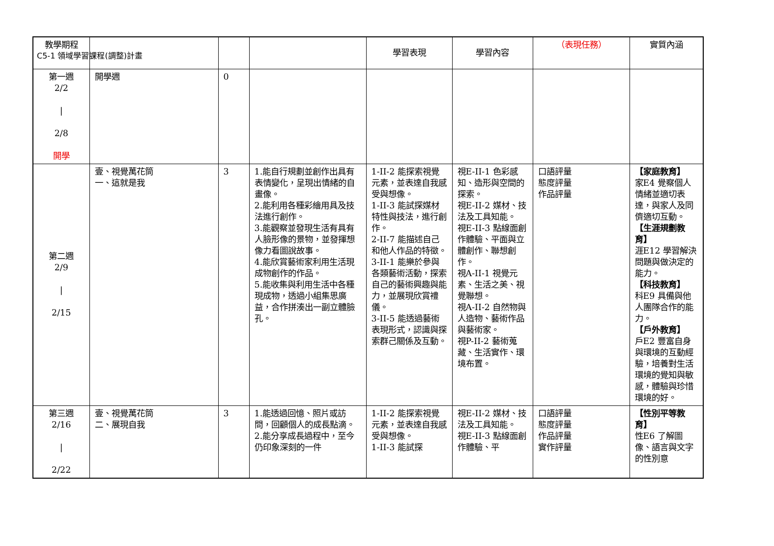C5-1 領域學習課程(調整)計畫
| 教學期程 | | | | 學習表現 | 學習內容 | （表現任務） | 實質內涵 |
| --- | --- | --- | --- | --- | --- | --- | --- |
| 第一週 2/2 / 2/8 開學 | 開學週 | 0 | | | | | |
| 第二週 2/9 / 2/15 | 壹、視覺萬花筒 一、這就是我 | 3 | 1.能自行規劃並創作出具有表情變化，呈現出情緒的自畫像。 2.能利用各種彩繪用具及技法進行創作。 3.能觀察並發現生活有具有人臉形像的景物，並發揮想像力看圖說故事。 4.能欣賞藝術家利用生活現成物創作的作品。 5.能收集與利用生活中各種現成物，透過小組集思廣益，合作拼湊出一副立體臉孔。 | 1-II-2 能探索視覺元素，並表達自我感受與想像。 1-II-3 能試探媒材特性與技法，進行創作。 2-II-7 能描述自己和他人作品的特徵。 3-II-1 能樂於參與各類藝術活動，探索自己的藝術興趣與能力，並展現欣賞禮儀。 3-II-5 能透過藝術表現形式，認識與探索群己關係及互動。 | 視E-II-1 色彩感知、造形與空間的探索。 視E-II-2 媒材、技法及工具知能。 視E-II-3 點線面創作體驗、平面與立體創作、聯想創作。 視A-II-1 視覺元素、生活之美、視覺聯想。 視A-II-2 自然物與人造物、藝術作品與藝術家。 視P-II-2 藝術蒐藏、生活實作、環境布置。 | 口語評量 態度評量 作品評量 | 【家庭教育】 家E4 覺察個人情緒並適切表達，與家人及同儕適切互動。 【生涯規劃教育】 涯E12 學習解決問題與做決定的能力。 【科技教育】 科E9 具備與他人團隊合作的能力。 【戶外教育】 戶E2 豐富自身與環境的互動經驗，培養對生活環境的覺知與敏感，體驗與珍惜環境的好。 |
| 第三週 2/16 / 2/22 | 壹、視覺萬花筒 二、展現自我 | 3 | 1.能透過回憶、照片或訪問，回顧個人的成長點滴。 2.能分享成長過程中，至今仍印象深刻的一件 | 1-II-2 能探索視覺元素，並表達自我感受與想像。 1-II-3 能試探 | 視E-II-2 媒材、技法及工具知能。 視E-II-3 點線面創作體驗、平 | 口語評量 態度評量 作品評量 實作評量 | 【性別平等教育】 性E6 了解圖像、語言與文字的性別意 |